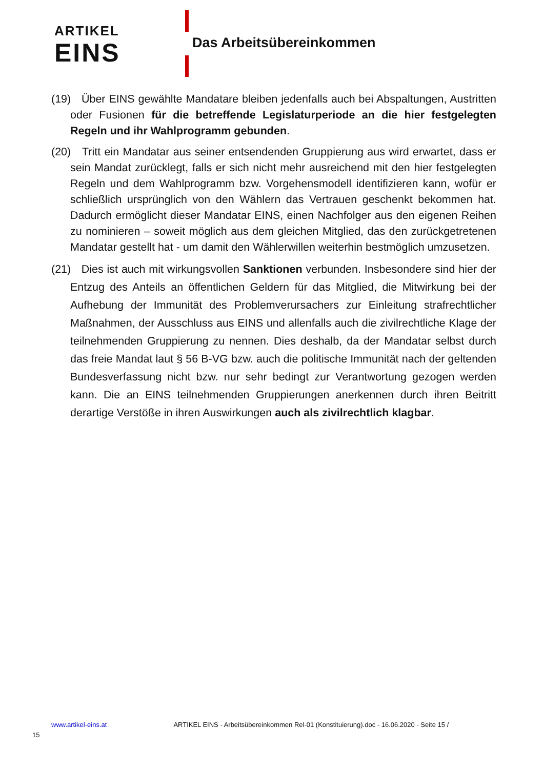ARTIKEL
EINS
Das Arbeitsübereinkommen
(19) Über EINS gewählte Mandatare bleiben jedenfalls auch bei Abspaltungen, Austritten oder Fusionen für die betreffende Legislaturperiode an die hier fest­gelegten Regeln und ihr Wahlprogramm gebunden.
(20) Tritt ein Mandatar aus seiner entsendenden Gruppierung aus wird erwartet, dass er sein Mandat zurücklegt, falls er sich nicht mehr ausreichend mit den hier festgelegten Regeln und dem Wahlprogramm bzw. Vorgehensmodell identifizie­ren kann, wofür er schließlich ursprünglich von den Wählern das Vertrauen ge­schenkt bekommen hat. Dadurch ermöglicht dieser Mandatar EINS, einen Nach­folger aus den eigenen Reihen zu nominieren – soweit möglich aus dem gleichen Mitglied, das den zurückgetretenen Mandatar gestellt hat - um damit den Wäh­lerwillen weiterhin bestmöglich umzusetzen.
(21) Dies ist auch mit wirkungsvollen Sanktionen verbunden. Insbesondere sind hier der Entzug des Anteils an öffentlichen Geldern für das Mitglied, die Mitwir­kung bei der Aufhebung der Immunität des Problemverursachers zur Einleitung strafrechtlicher Maßnahmen, der Ausschluss aus EINS und allenfalls auch die zi­vilrechtliche Klage der teilnehmenden Gruppierung zu nennen. Dies deshalb, da der Mandatar selbst durch das freie Mandat laut § 56 B-VG bzw. auch die politi­sche Immunität nach der geltenden Bundesverfassung nicht bzw. nur sehr be­dingt zur Verantwortung gezogen werden kann. Die an EINS teilnehmenden Gruppierungen anerkennen durch ihren Beitritt derartige Verstöße in ihren Aus­wirkungen auch als zivilrechtlich klagbar.
www.artikel-eins.at ARTIKEL EINS - Arbeitsübereinkommen Rel-01 (Konstituierung).doc - 16.06.2020 - Seite 15 /
15